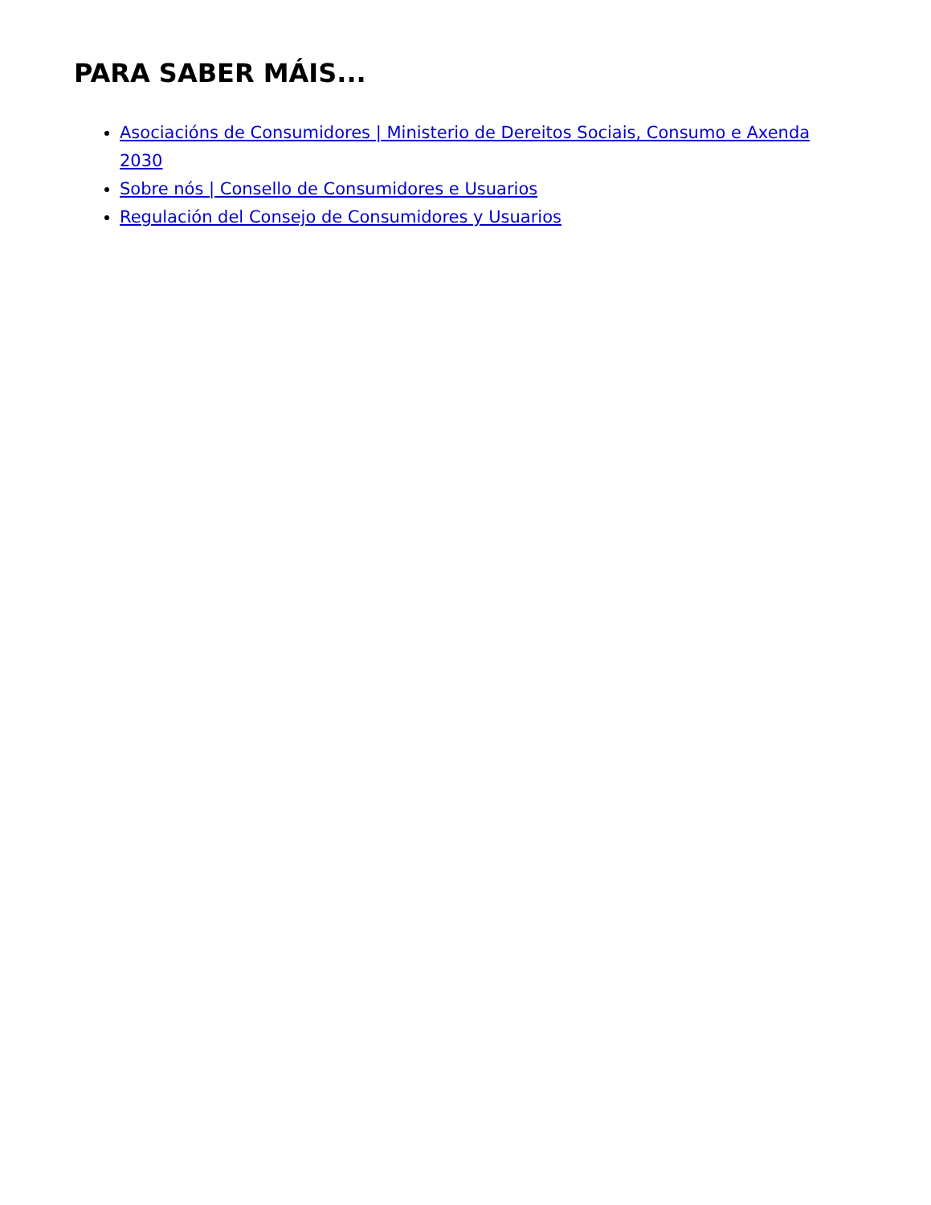PARA SABER MÁIS...
Asociacións de Consumidores | Ministerio de Dereitos Sociais, Consumo e Axenda 2030
Sobre nós | Consello de Consumidores e Usuarios
Regulación del Consejo de Consumidores y Usuarios